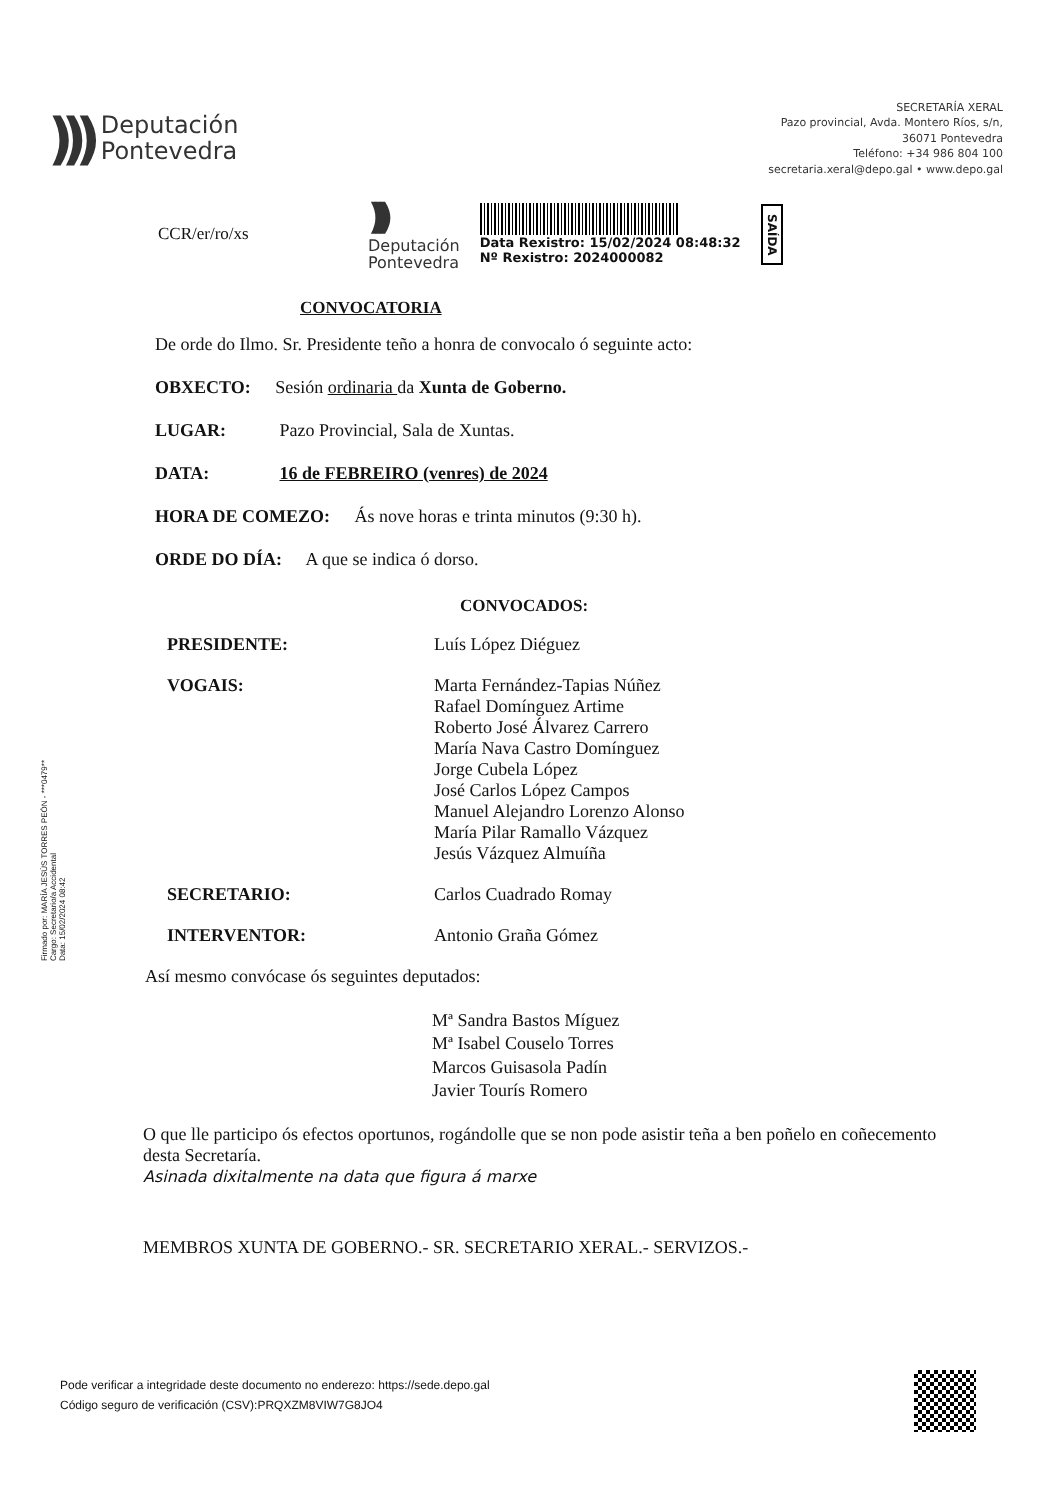)))
Deputación
Pontevedra
SECRETARÍA XERAL
Pazo provincial, Avda. Montero Ríos, s/n,
36071 Pontevedra
Teléfono: +34 986 804 100
secretaria.xeral@depo.gal • www.depo.gal
CCR/er/ro/xs
)))
Deputación
Pontevedra
Data Rexistro: 15/02/2024 08:48:32
Nº Rexistro: 2024000082
SAÍDA
CONVOCATORIA
De orde do Ilmo. Sr. Presidente teño a honra de convocalo ó seguinte acto:
OBXECTO: Sesión ordinaria da Xunta de Goberno.
LUGAR: Pazo Provincial, Sala de Xuntas.
DATA: 16 de FEBREIRO (venres) de 2024
HORA DE COMEZO: Ás nove horas e trinta minutos (9:30 h).
ORDE DO DÍA: A que se indica ó dorso.
CONVOCADOS:
| PRESIDENTE: | Luís López Diéguez |
| VOGAIS: | Marta Fernández-Tapias Núñez Rafael Domínguez Artime Roberto José Álvarez Carrero María Nava Castro Domínguez Jorge Cubela López José Carlos López Campos Manuel Alejandro Lorenzo Alonso María Pilar Ramallo Vázquez Jesús Vázquez Almuíña |
| SECRETARIO: | Carlos Cuadrado Romay |
| INTERVENTOR: | Antonio Graña Gómez |
Así mesmo convócase ós seguintes deputados:
Mª Sandra Bastos Míguez
Mª Isabel Couselo Torres
Marcos Guisasola Padín
Javier Tourís Romero
O que lle participo ós efectos oportunos, rogándolle que se non pode asistir teña a ben poñelo en coñecemento desta Secretaría.
Asinada dixitalmente na data que figura á marxe
MEMBROS XUNTA DE GOBERNO.- SR. SECRETARIO XERAL.- SERVIZOS.-
Firmado por: MARÍA JESÚS TORRES PEÓN - ***0479**
Cargo: Secretario/a Accidental
Data: 15/02/2024 08:42
Pode verificar a integridade deste documento no enderezo: https://sede.depo.gal
Código seguro de verificación (CSV):PRQXZM8VIW7G8JO4